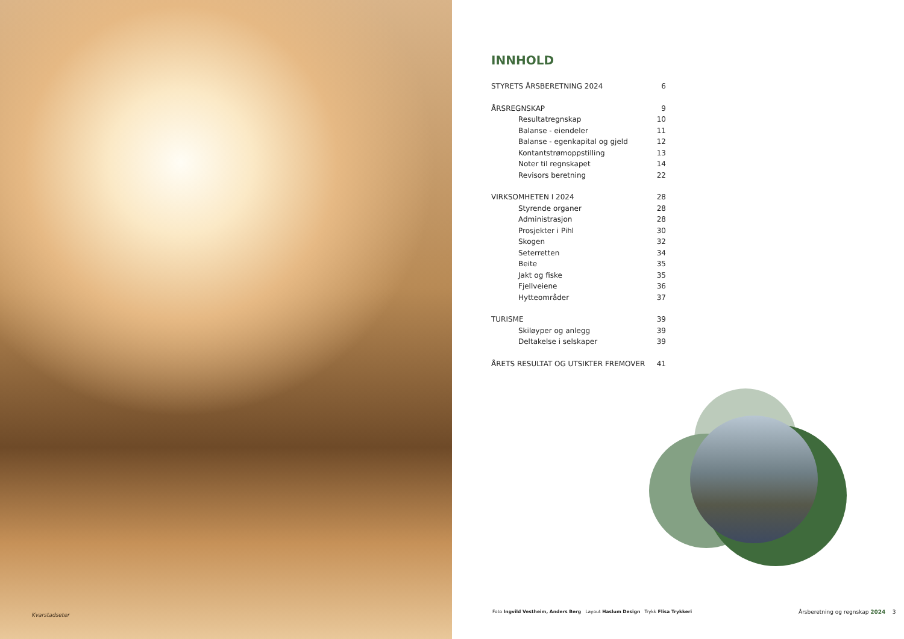Kvarstadseter
INNHOLD
STYRETS ÅRSBERETNING 2024 6
ÅRSREGNSKAP 9
Resultatregnskap 10
Balanse - eiendeler 11
Balanse - egenkapital og gjeld 12
Kontantstrømoppstilling 13
Noter til regnskapet 14
Revisors beretning 22
VIRKSOMHETEN I 2024 28
Styrende organer 28
Administrasjon 28
Prosjekter i Pihl 30
Skogen 32
Seterretten 34
Beite 35
Jakt og fiske 35
Fjellveiene 36
Hytteområder 37
TURISME 39
Skiløyper og anlegg 39
Deltakelse i selskaper 39
ÅRETS RESULTAT OG UTSIKTER FREMOVER 41
Foto Ingvild Vestheim, Anders Berg Layout Haslum Design Trykk Flisa Trykkeri
Årsberetning og regnskap 2024 3